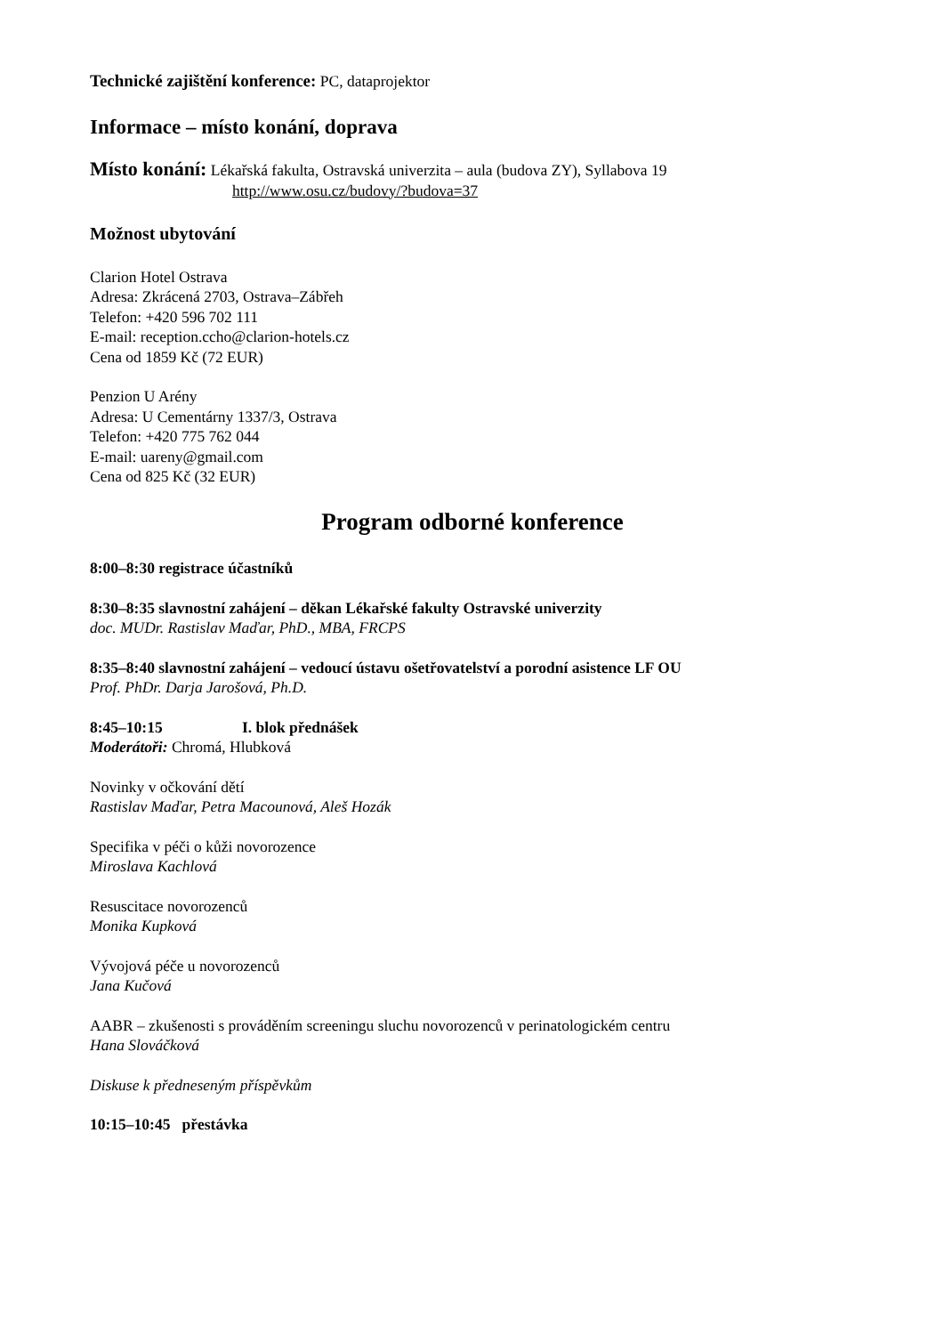Technické zajištění konference: PC, dataprojektor
Informace – místo konání, doprava
Místo konání: Lékařská fakulta, Ostravská univerzita – aula (budova ZY), Syllabova 19
http://www.osu.cz/budovy/?budova=37
Možnost ubytování
Clarion Hotel Ostrava
Adresa: Zkrácená 2703, Ostrava–Zábřeh
Telefon: +420 596 702 111
E-mail: reception.ccho@clarion-hotels.cz
Cena od 1859 Kč (72 EUR)
Penzion U Arény
Adresa: U Cementárny 1337/3, Ostrava
Telefon: +420 775 762 044
E-mail: uareny@gmail.com
Cena od 825 Kč (32 EUR)
Program odborné konference
8:00–8:30 registrace účastníků
8:30–8:35 slavnostní zahájení – děkan Lékařské fakulty Ostravské univerzity
doc. MUDr. Rastislav Maďar, PhD., MBA, FRCPS
8:35–8:40 slavnostní zahájení – vedoucí ústavu ošetřovatelství a porodní asistence LF OU
Prof. PhDr. Darja Jarošová, Ph.D.
8:45–10:15 I. blok přednášek
Moderátoři: Chromá, Hlubková
Novinky v očkování dětí
Rastislav Maďar, Petra Macounová, Aleš Hozák
Specifika v péči o kůži novorozence
Miroslava Kachlová
Resuscitace novorozenců
Monika Kupková
Vývojová péče u novorozenců
Jana Kučová
AABR – zkušenosti s prováděním screeningu sluchu novorozenců v perinatologickém centru
Hana Slováčková
Diskuse k předneseným příspěvkům
10:15–10:45 přestávka